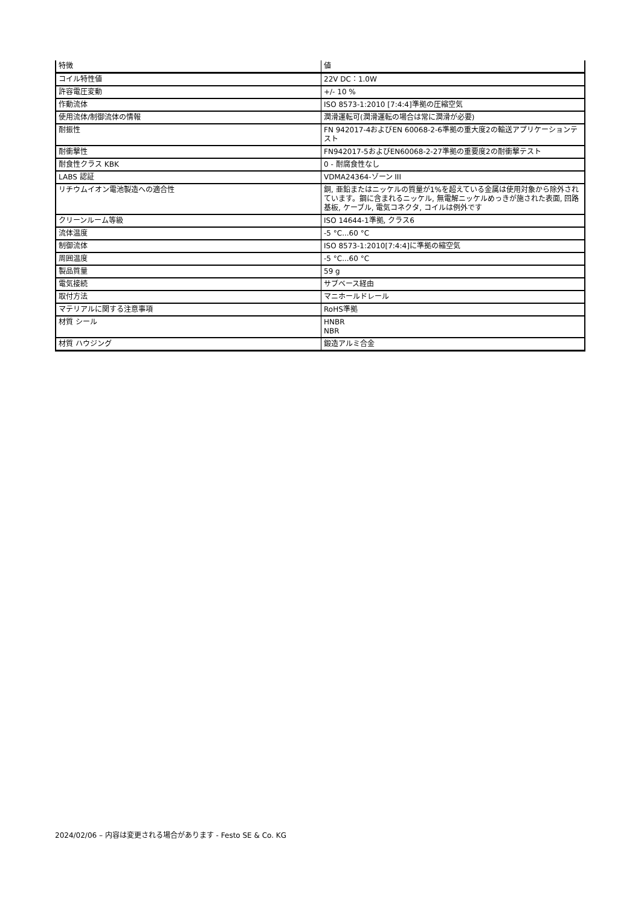| 特徴 | 値 |
| --- | --- |
| コイル特性値 | 22V DC：1.0W |
| 許容電圧変動 | +/- 10 % |
| 作動流体 | ISO 8573-1:2010 [7:4:4]準拠の圧縮空気 |
| 使用流体/制御流体の情報 | 潤滑運転可(潤滑運転の場合は常に潤滑が必要) |
| 耐振性 | FN 942017-4およびEN 60068-2-6準拠の重大度2の輸送アプリケーションテスト |
| 耐衝撃性 | FN942017-5およびEN60068-2-27準拠の重要度2の耐衝撃テスト |
| 耐食性クラス KBK | 0 - 耐腐食性なし |
| LABS 認証 | VDMA24364-ゾーン III |
| リチウムイオン電池製造への適合性 | 銅, 亜鉛またはニッケルの質量が1%を超えている金属は使用対象から除外されています。鋼に含まれるニッケル, 無電解ニッケルめっきが施された表面, 回路基板, ケーブル, 電気コネクタ, コイルは例外です |
| クリーンルーム等級 | ISO 14644-1準拠, クラス6 |
| 流体温度 | -5 °C...60 °C |
| 制御流体 | ISO 8573-1:2010[7:4:4]に準拠の縮空気 |
| 周囲温度 | -5 °C...60 °C |
| 製品質量 | 59 g |
| 電気接続 | サブベース経由 |
| 取付方法 | マニホールドレール |
| マテリアルに関する注意事項 | RoHS準拠 |
| 材質 シール | HNBR NBR |
| 材質 ハウジング | 鍛造アルミ合金 |
2024/02/06 – 内容は変更される場合があります - Festo SE & Co. KG